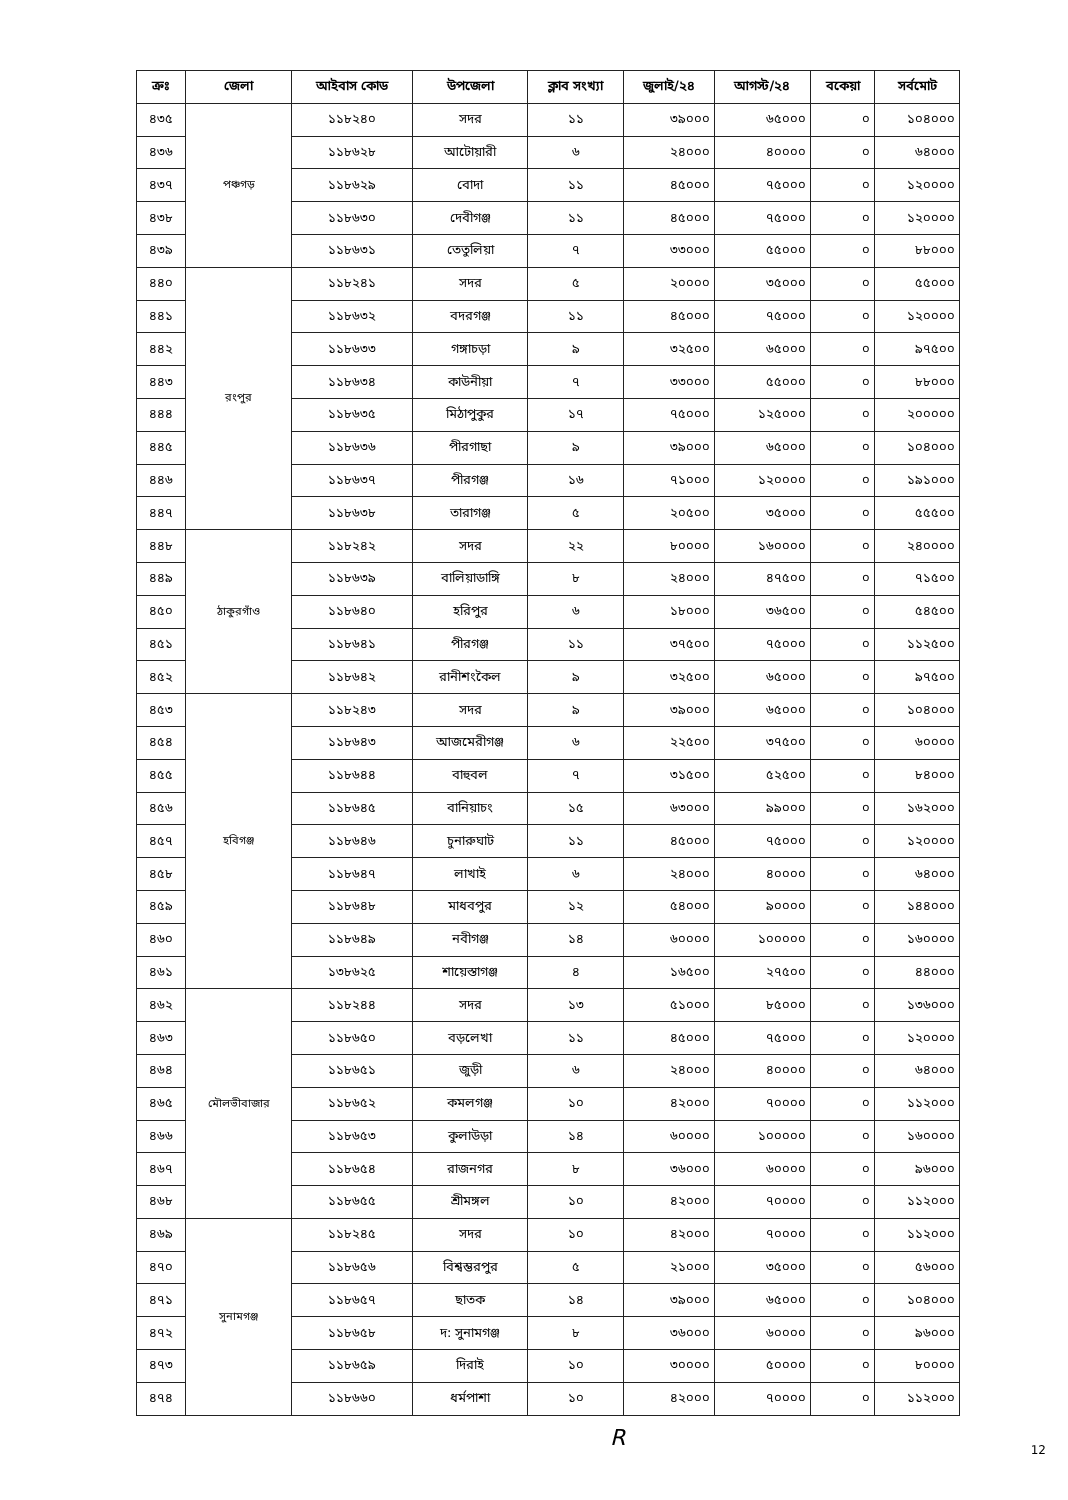| ক্রঃ | জেলা | আইবাস কোড | উপজেলা | ক্লাব সংখ্যা | জুলাই/২৪ | আগস্ট/২৪ | বকেয়া | সর্বমোট |
| --- | --- | --- | --- | --- | --- | --- | --- | --- |
| ৪৩৫ | পঞ্চগড় | ১১৮২৪০ | সদর | ১১ | ৩৯০০০ | ৬৫০০০ | ০ | ১০৪০০০ |
| ৪৩৬ | | ১১৮৬২৮ | আটোয়ারী | ৬ | ২৪০০০ | ৪০০০০ | ০ | ৬৪০০০ |
| ৪৩৭ | | ১১৮৬২৯ | বোদা | ১১ | ৪৫০০০ | ৭৫০০০ | ০ | ১২০০০০ |
| ৪৩৮ | | ১১৮৬৩০ | দেবীগঞ্জ | ১১ | ৪৫০০০ | ৭৫০০০ | ০ | ১২০০০০ |
| ৪৩৯ | | ১১৮৬৩১ | তেতুলিয়া | ৭ | ৩৩০০০ | ৫৫০০০ | ০ | ৮৮০০০ |
| ৪৪০ | রংপুর | ১১৮২৪১ | সদর | ৫ | ২০০০০ | ৩৫০০০ | ০ | ৫৫০০০ |
| ৪৪১ | | ১১৮৬৩২ | বদরগঞ্জ | ১১ | ৪৫০০০ | ৭৫০০০ | ০ | ১২০০০০ |
| ৪৪২ | | ১১৮৬৩৩ | গঙ্গাচড়া | ৯ | ৩২৫০০ | ৬৫০০০ | ০ | ৯৭৫০০ |
| ৪৪৩ | | ১১৮৬৩৪ | কাউনীয়া | ৭ | ৩৩০০০ | ৫৫০০০ | ০ | ৮৮০০০ |
| ৪৪৪ | | ১১৮৬৩৫ | মিঠাপুকুর | ১৭ | ৭৫০০০ | ১২৫০০০ | ০ | ২০০০০০ |
| ৪৪৫ | | ১১৮৬৩৬ | পীরগাছা | ৯ | ৩৯০০০ | ৬৫০০০ | ০ | ১০৪০০০ |
| ৪৪৬ | | ১১৮৬৩৭ | পীরগঞ্জ | ১৬ | ৭১০০০ | ১২০০০০ | ০ | ১৯১০০০ |
| ৪৪৭ | | ১১৮৬৩৮ | তারাগঞ্জ | ৫ | ২০৫০০ | ৩৫০০০ | ০ | ৫৫৫০০ |
| ৪৪৮ | ঠাকুরগাঁও | ১১৮২৪২ | সদর | ২২ | ৮০০০০ | ১৬০০০০ | ০ | ২৪০০০০ |
| ৪৪৯ | | ১১৮৬৩৯ | বালিয়াডাঙ্গি | ৮ | ২৪০০০ | ৪৭৫০০ | ০ | ৭১৫০০ |
| ৪৫০ | | ১১৮৬৪০ | হরিপুর | ৬ | ১৮০০০ | ৩৬৫০০ | ০ | ৫৪৫০০ |
| ৪৫১ | | ১১৮৬৪১ | পীরগঞ্জ | ১১ | ৩৭৫০০ | ৭৫০০০ | ০ | ১১২৫০০ |
| ৪৫২ | | ১১৮৬৪২ | রানীশংকৈল | ৯ | ৩২৫০০ | ৬৫০০০ | ০ | ৯৭৫০০ |
| ৪৫৩ | হবিগঞ্জ | ১১৮২৪৩ | সদর | ৯ | ৩৯০০০ | ৬৫০০০ | ০ | ১০৪০০০ |
| ৪৫৪ | | ১১৮৬৪৩ | আজমেরীগঞ্জ | ৬ | ২২৫০০ | ৩৭৫০০ | ০ | ৬০০০০ |
| ৪৫৫ | | ১১৮৬৪৪ | বাহুবল | ৭ | ৩১৫০০ | ৫২৫০০ | ০ | ৮৪০০০ |
| ৪৫৬ | | ১১৮৬৪৫ | বানিয়াচং | ১৫ | ৬৩০০০ | ৯৯০০০ | ০ | ১৬২০০০ |
| ৪৫৭ | | ১১৮৬৪৬ | চুনারুঘাট | ১১ | ৪৫০০০ | ৭৫০০০ | ০ | ১২০০০০ |
| ৪৫৮ | | ১১৮৬৪৭ | লাখাই | ৬ | ২৪০০০ | ৪০০০০ | ০ | ৬৪০০০ |
| ৪৫৯ | | ১১৮৬৪৮ | মাধবপুর | ১২ | ৫৪০০০ | ৯০০০০ | ০ | ১৪৪০০০ |
| ৪৬০ | | ১১৮৬৪৯ | নবীগঞ্জ | ১৪ | ৬০০০০ | ১০০০০০ | ০ | ১৬০০০০ |
| ৪৬১ | | ১৩৮৬২৫ | শায়েস্তাগঞ্জ | ৪ | ১৬৫০০ | ২৭৫০০ | ০ | ৪৪০০০ |
| ৪৬২ | মৌলভীবাজার | ১১৮২৪৪ | সদর | ১৩ | ৫১০০০ | ৮৫০০০ | ০ | ১৩৬০০০ |
| ৪৬৩ | | ১১৮৬৫০ | বড়লেখা | ১১ | ৪৫০০০ | ৭৫০০০ | ০ | ১২০০০০ |
| ৪৬৪ | | ১১৮৬৫১ | জুড়ী | ৬ | ২৪০০০ | ৪০০০০ | ০ | ৬৪০০০ |
| ৪৬৫ | | ১১৮৬৫২ | কমলগঞ্জ | ১০ | ৪২০০০ | ৭০০০০ | ০ | ১১২০০০ |
| ৪৬৬ | | ১১৮৬৫৩ | কুলাউড়া | ১৪ | ৬০০০০ | ১০০০০০ | ০ | ১৬০০০০ |
| ৪৬৭ | | ১১৮৬৫৪ | রাজনগর | ৮ | ৩৬০০০ | ৬০০০০ | ০ | ৯৬০০০ |
| ৪৬৮ | | ১১৮৬৫৫ | শ্রীমঙ্গল | ১০ | ৪২০০০ | ৭০০০০ | ০ | ১১২০০০ |
| ৪৬৯ | সুনামগঞ্জ | ১১৮২৪৫ | সদর | ১০ | ৪২০০০ | ৭০০০০ | ০ | ১১২০০০ |
| ৪৭০ | | ১১৮৬৫৬ | বিশ্বম্ভরপুর | ৫ | ২১০০০ | ৩৫০০০ | ০ | ৫৬০০০ |
| ৪৭১ | | ১১৮৬৫৭ | ছাতক | ১৪ | ৩৯০০০ | ৬৫০০০ | ০ | ১০৪০০০ |
| ৪৭২ | | ১১৮৬৫৮ | দ: সুনামগঞ্জ | ৮ | ৩৬০০০ | ৬০০০০ | ০ | ৯৬০০০ |
| ৪৭৩ | | ১১৮৬৫৯ | দিরাই | ১০ | ৩০০০০ | ৫০০০০ | ০ | ৮০০০০ |
| ৪৭৪ | | ১১৮৬৬০ | ধর্মপাশা | ১০ | ৪২০০০ | ৭০০০০ | ০ | ১১২০০০ |
R 12